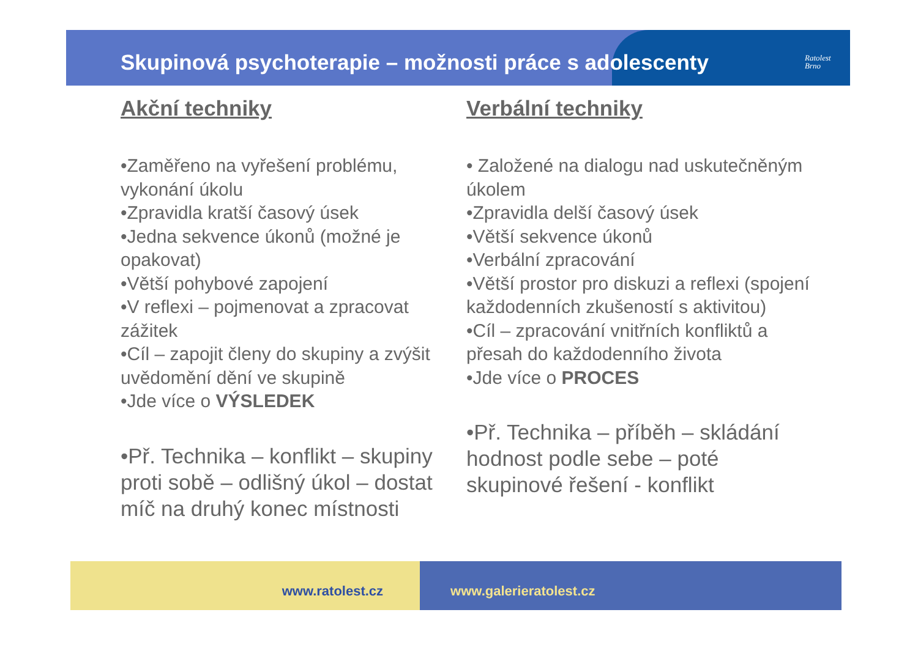Skupinová psychoterapie – možnosti práce s adolescenty
Ratolest
Brno
Akční techniky
•Zaměřeno na vyřešení problému, vykonání úkolu
•Zpravidla kratší časový úsek
•Jedna sekvence úkonů (možné je opakovat)
•Větší pohybové zapojení
•V reflexi – pojmenovat a zpracovat zážitek
•Cíl – zapojit členy do skupiny a zvýšit uvědomění dění ve skupině
•Jde více o VÝSLEDEK
•Př. Technika – konflikt – skupiny proti sobě – odlišný úkol – dostat míč na druhý konec místnosti
Verbální techniky
• Založené na dialogu nad uskutečněným úkolem
•Zpravidla delší časový úsek
•Větší sekvence úkonů
•Verbální zpracování
•Větší prostor pro diskuzi a reflexi (spojení každodenních zkušeností s aktivitou)
•Cíl – zpracování vnitřních konfliktů a přesah do každodenního života
•Jde více o PROCES
•Př. Technika – příběh – skládání hodnost podle sebe – poté skupinové řešení - konflikt
www.ratolest.cz www.galerieratolest.cz